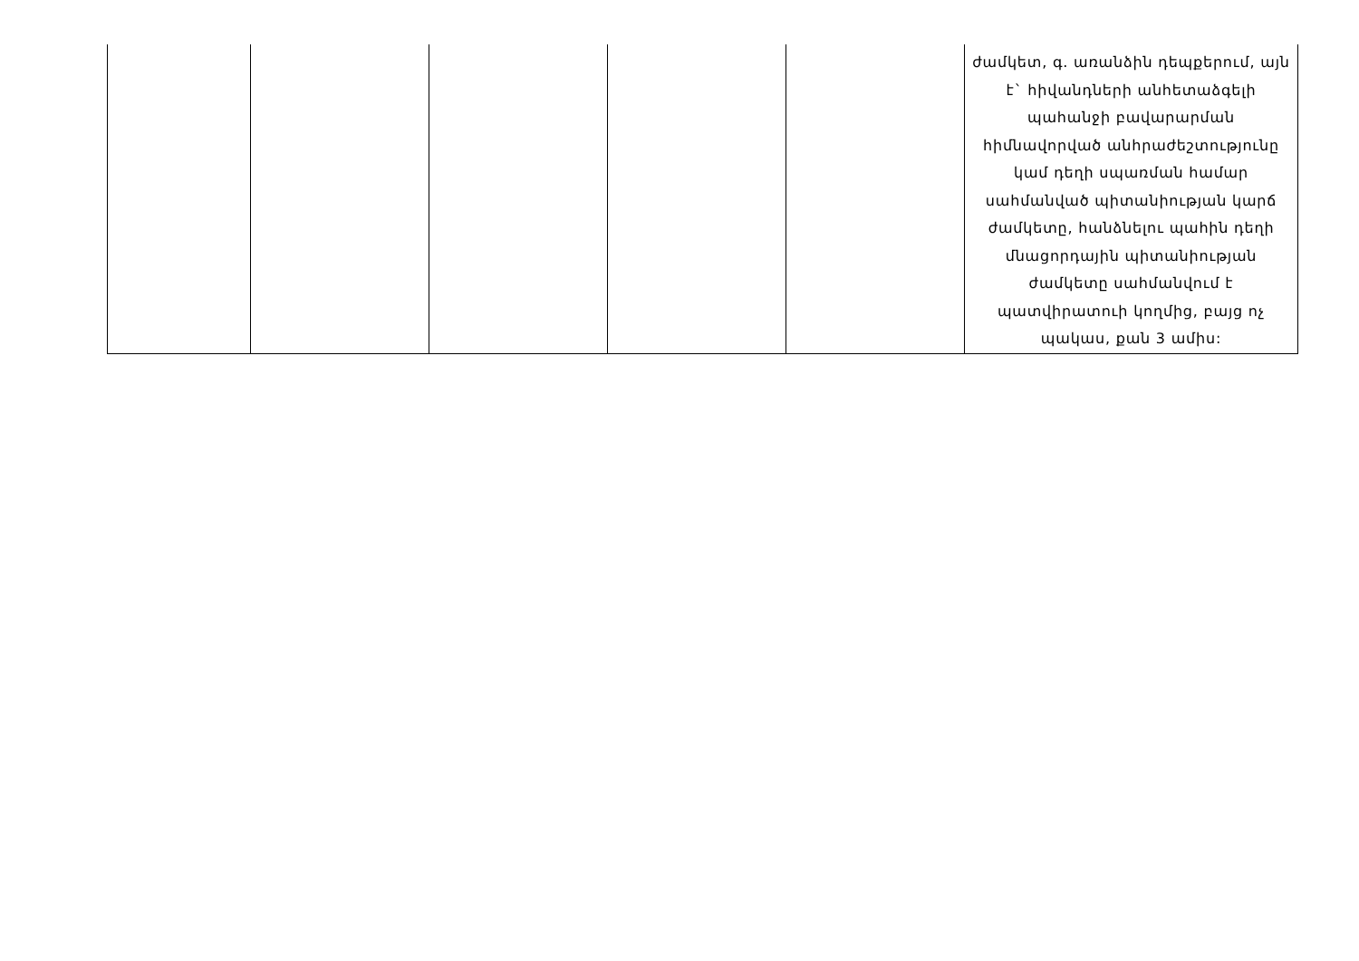| | | | | | ժամկետ, գ. առանձին դեպքերում, այն է` հիվանդների անհետաձգելի պահանջի բավարարման հիմնավորված անհրաժեշտությունը կամ դեղի սպառման համար սահմանված պիտանիության կարճ ժամկետը, հանձնելու պահին դեղի մնացորդային պիտանիության ժամկետը սահմանվում է պատվիրատուի կողմից, բայց ոչ պակաս, քան 3 ամիս: |